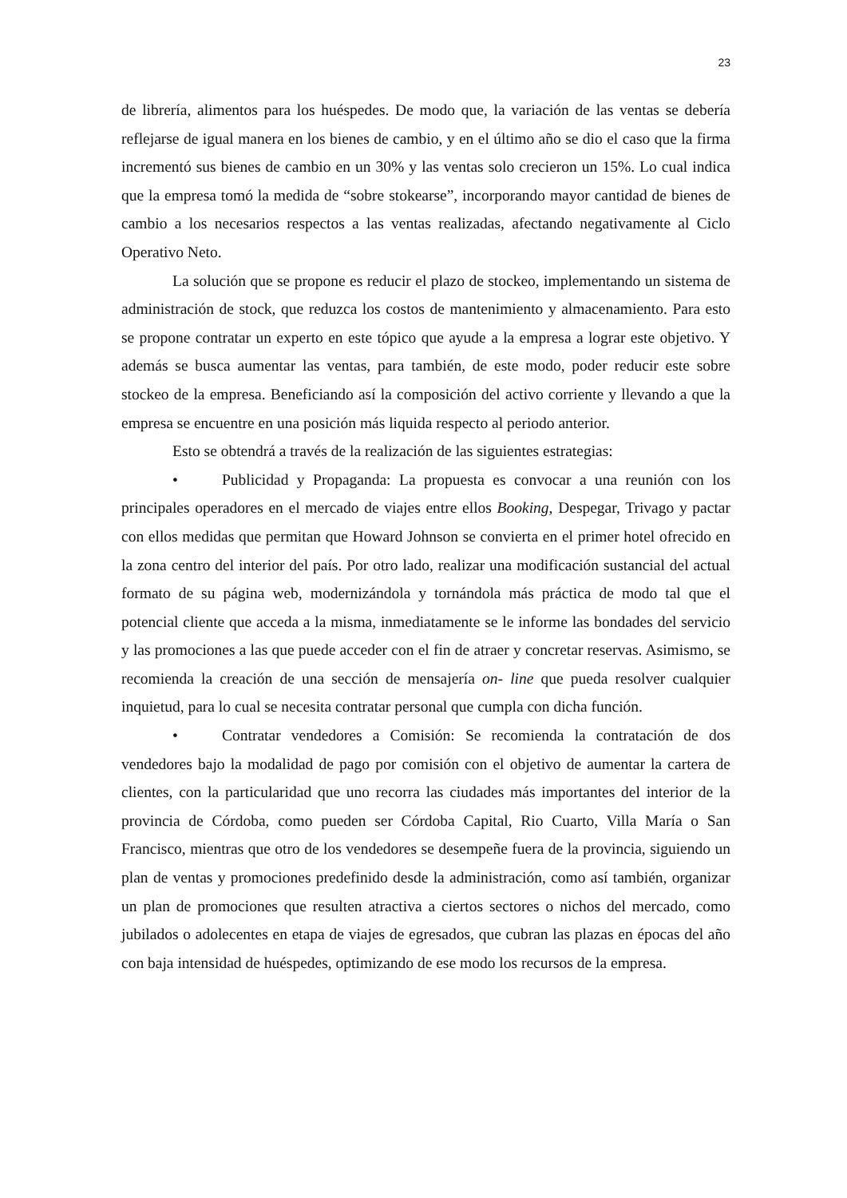23
de librería, alimentos para los huéspedes. De modo que, la variación de las ventas se debería reflejarse de igual manera en los bienes de cambio, y en el último año se dio el caso que la firma incrementó sus bienes de cambio en un 30% y las ventas solo crecieron un 15%. Lo cual indica que la empresa tomó la medida de “sobre stokearse”, incorporando mayor cantidad de bienes de cambio a los necesarios respectos a las ventas realizadas, afectando negativamente al Ciclo Operativo Neto.
La solución que se propone es reducir el plazo de stockeo, implementando un sistema de administración de stock, que reduzca los costos de mantenimiento y almacenamiento. Para esto se propone contratar un experto en este tópico que ayude a la empresa a lograr este objetivo. Y además se busca aumentar las ventas, para también, de este modo, poder reducir este sobre stockeo de la empresa. Beneficiando así la composición del activo corriente y llevando a que la empresa se encuentre en una posición más liquida respecto al periodo anterior.
Esto se obtendrá a través de la realización de las siguientes estrategias:
• Publicidad y Propaganda: La propuesta es convocar a una reunión con los principales operadores en el mercado de viajes entre ellos Booking, Despegar, Trivago y pactar con ellos medidas que permitan que Howard Johnson se convierta en el primer hotel ofrecido en la zona centro del interior del país. Por otro lado, realizar una modificación sustancial del actual formato de su página web, modernizándola y tornándola más práctica de modo tal que el potencial cliente que acceda a la misma, inmediatamente se le informe las bondades del servicio y las promociones a las que puede acceder con el fin de atraer y concretar reservas. Asimismo, se recomienda la creación de una sección de mensajería on- line que pueda resolver cualquier inquietud, para lo cual se necesita contratar personal que cumpla con dicha función.
• Contratar vendedores a Comisión: Se recomienda la contratación de dos vendedores bajo la modalidad de pago por comisión con el objetivo de aumentar la cartera de clientes, con la particularidad que uno recorra las ciudades más importantes del interior de la provincia de Córdoba, como pueden ser Córdoba Capital, Rio Cuarto, Villa María o San Francisco, mientras que otro de los vendedores se desempeñe fuera de la provincia, siguiendo un plan de ventas y promociones predefinido desde la administración, como así también, organizar un plan de promociones que resulten atractiva a ciertos sectores o nichos del mercado, como jubilados o adolecentes en etapa de viajes de egresados, que cubran las plazas en épocas del año con baja intensidad de huéspedes, optimizando de ese modo los recursos de la empresa.